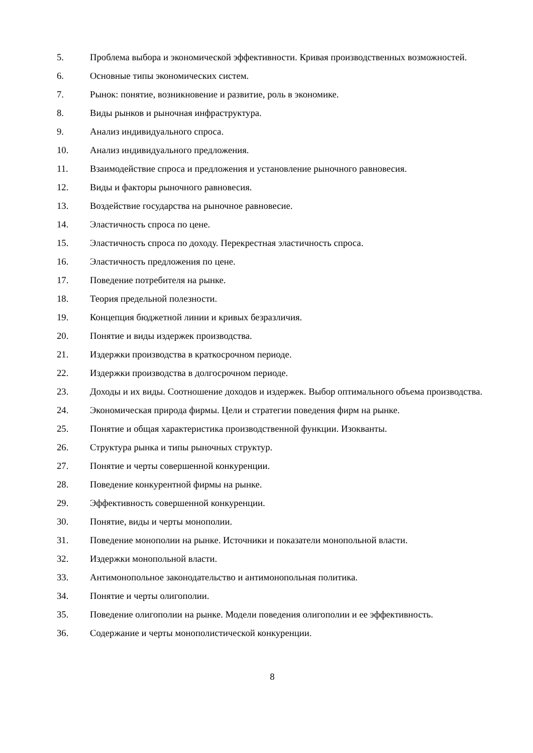5. Проблема выбора и экономической эффективности. Кривая производственных возможностей.
6. Основные типы экономических систем.
7. Рынок: понятие, возникновение и развитие, роль в экономике.
8. Виды рынков и рыночная инфраструктура.
9. Анализ индивидуального спроса.
10. Анализ индивидуального предложения.
11. Взаимодействие спроса и предложения и установление рыночного равновесия.
12. Виды и факторы рыночного равновесия.
13. Воздействие государства на рыночное равновесие.
14. Эластичность спроса по цене.
15. Эластичность спроса по доходу. Перекрестная эластичность спроса.
16. Эластичность предложения по цене.
17. Поведение потребителя на рынке.
18. Теория предельной полезности.
19. Концепция бюджетной линии и кривых безразличия.
20. Понятие и виды издержек производства.
21. Издержки производства в краткосрочном периоде.
22. Издержки производства в долгосрочном периоде.
23. Доходы и их виды. Соотношение доходов и издержек. Выбор оптимального объема производства.
24. Экономическая природа фирмы. Цели и стратегии поведения фирм на рынке.
25. Понятие и общая характеристика производственной функции. Изокванты.
26. Структура рынка и типы рыночных структур.
27. Понятие и черты совершенной конкуренции.
28. Поведение конкурентной фирмы на рынке.
29. Эффективность совершенной конкуренции.
30. Понятие, виды и черты монополии.
31. Поведение монополии на рынке. Источники и показатели монопольной власти.
32. Издержки монопольной власти.
33. Антимонопольное законодательство и антимонопольная политика.
34. Понятие и черты олигополии.
35. Поведение олигополии на рынке. Модели поведения олигополии и ее эффективность.
36. Содержание и черты монополистической конкуренции.
8